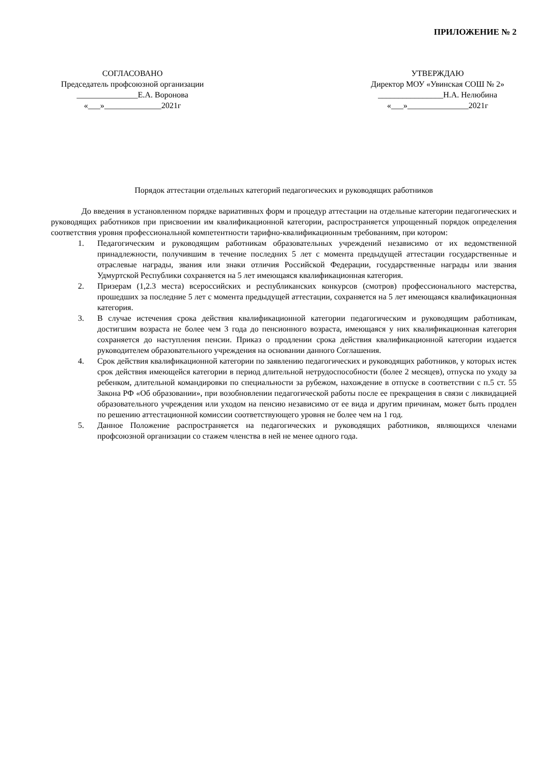ПРИЛОЖЕНИЕ № 2
СОГЛАСОВАНО
Председатель профсоюзной организации
_______________Е.А. Воронова
«___»______________2021г
УТВЕРЖДАЮ
Директор МОУ «Увинская СОШ № 2»
________________Н.А. Нелюбина
«___»_______________2021г
Порядок аттестации отдельных категорий педагогических и руководящих работников
До введения в установленном порядке вариативных форм и процедур аттестации на отдельные категории педагогических и руководящих работников при присвоении им квалификационной категории, распространяется упрощенный порядок определения соответствия уровня профессиональной компетентности тарифно-квалификационным требованиям, при котором:
1. Педагогическим и руководящим работникам образовательных учреждений независимо от их ведомственной принадлежности, получившим в течение последних 5 лет с момента предыдущей аттестации государственные и отраслевые награды, звания или знаки отличия Российской Федерации, государственные награды или звания Удмуртской Республики сохраняется на 5 лет имеющаяся квалификационная категория.
2. Призерам (1,2.3 места) всероссийских и республиканских конкурсов (смотров) профессионального мастерства, прошедших за последние 5 лет с момента предыдущей аттестации, сохраняется на 5 лет имеющаяся квалификационная категория.
3. В случае истечения срока действия квалификационной категории педагогическим и руководящим работникам, достигшим возраста не более чем 3 года до пенсионного возраста, имеющаяся у них квалификационная категория сохраняется до наступления пенсии. Приказ о продлении срока действия квалификационной категории издается руководителем образовательного учреждения на основании данного Соглашения.
4. Срок действия квалификационной категории по заявлению педагогических и руководящих работников, у которых истек срок действия имеющейся категории в период длительной нетрудоспособности (более 2 месяцев), отпуска по уходу за ребенком, длительной командировки по специальности за рубежом, нахождение в отпуске в соответствии с п.5 ст. 55 Закона РФ «Об образовании», при возобновлении педагогической работы после ее прекращения в связи с ликвидацией образовательного учреждения или уходом на пенсию независимо от ее вида и другим причинам, может быть продлен по решению аттестационной комиссии соответствующего уровня не более чем на 1 год.
5. Данное Положение распространяется на педагогических и руководящих работников, являющихся членами профсоюзной организации со стажем членства в ней не менее одного года.